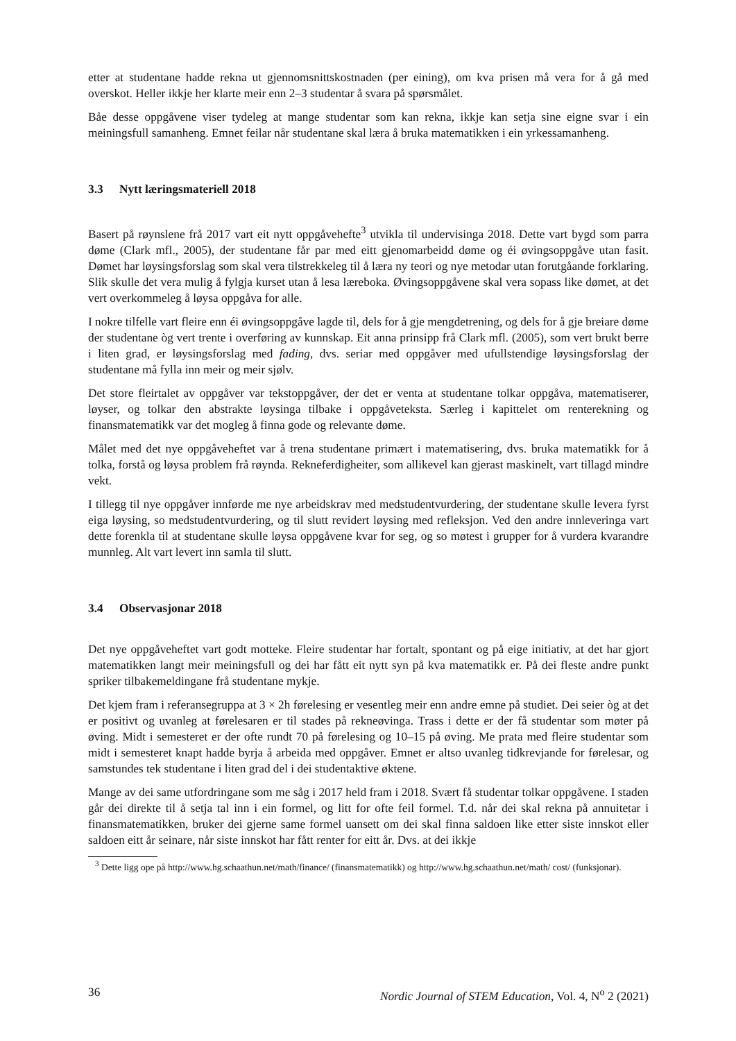etter at studentane hadde rekna ut gjennomsnittskostnaden (per eining), om kva prisen må vera for å gå med overskot. Heller ikkje her klarte meir enn 2–3 studentar å svara på spørsmålet.
Båe desse oppgåvene viser tydeleg at mange studentar som kan rekna, ikkje kan setja sine eigne svar i ein meiningsfull samanheng. Emnet feilar når studentane skal læra å bruka matematikken i ein yrkessamanheng.
3.3 Nytt læringsmateriell 2018
Basert på røynslene frå 2017 vart eit nytt oppgåvehefte<sup>3</sup> utvikla til undervisinga 2018. Dette vart bygd som parra døme (Clark mfl., 2005), der studentane får par med eitt gjenomarbeidd døme og éi øvingsoppgåve utan fasit. Dømet har løysingsforslag som skal vera tilstrekkeleg til å læra ny teori og nye metodar utan forutgåande forklaring. Slik skulle det vera mulig å fylgja kurset utan å lesa læreboka. Øvingsoppgåvene skal vera sopass like dømet, at det vert overkommeleg å løysa oppgåva for alle.
I nokre tilfelle vart fleire enn éi øvingsoppgåve lagde til, dels for å gje mengdetrening, og dels for å gje breiare døme der studentane òg vert trente i overføring av kunnskap. Eit anna prinsipp frå Clark mfl. (2005), som vert brukt berre i liten grad, er løysingsforslag med fading, dvs. seriar med oppgåver med ufullstendige løysingsforslag der studentane må fylla inn meir og meir sjølv.
Det store fleirtalet av oppgåver var tekstoppgåver, der det er venta at studentane tolkar oppgåva, matematiserer, løyser, og tolkar den abstrakte løysinga tilbake i oppgåveteksta. Særleg i kapittelet om renterekning og finansmatematikk var det mogleg å finna gode og relevante døme.
Målet med det nye oppgåveheftet var å trena studentane primært i matematisering, dvs. bruka matematikk for å tolka, forstå og løysa problem frå røynda. Rekneferdigheiter, som allikevel kan gjerast maskinelt, vart tillagd mindre vekt.
I tillegg til nye oppgåver innførde me nye arbeidskrav med medstudentvurdering, der studentane skulle levera fyrst eiga løysing, so medstudentvurdering, og til slutt revidert løysing med refleksjon. Ved den andre innleveringa vart dette forenkla til at studentane skulle løysa oppgåvene kvar for seg, og so møtest i grupper for å vurdera kvarandre munnleg. Alt vart levert inn samla til slutt.
3.4 Observasjonar 2018
Det nye oppgåveheftet vart godt motteke. Fleire studentar har fortalt, spontant og på eige initiativ, at det har gjort matematikken langt meir meiningsfull og dei har fått eit nytt syn på kva matematikk er. På dei fleste andre punkt spriker tilbakemeldingane frå studentane mykje.
Det kjem fram i referansegruppa at 3 × 2h førelesing er vesentleg meir enn andre emne på studiet. Dei seier òg at det er positivt og uvanleg at førelesaren er til stades på rekneøvinga. Trass i dette er der få studentar som møter på øving. Midt i semesteret er der ofte rundt 70 på førelesing og 10–15 på øving. Me prata med fleire studentar som midt i semesteret knapt hadde byrja å arbeida med oppgåver. Emnet er altso uvanleg tidkrevjande for førelesar, og samstundes tek studentane i liten grad del i dei studentaktive øktene.
Mange av dei same utfordringane som me såg i 2017 held fram i 2018. Svært få studentar tolkar oppgåvene. I staden går dei direkte til å setja tal inn i ein formel, og litt for ofte feil formel. T.d. når dei skal rekna på annuitetar i finansmatematikken, bruker dei gjerne same formel uansett om dei skal finna saldoen like etter siste innskot eller saldoen eitt år seinare, når siste innskot har fått renter for eitt år. Dvs. at dei ikkje
<sup>3</sup> Dette ligg ope på http://www.hg.schaathun.net/math/finance/ (finansmatematikk) og http://www.hg.schaathun.net/math/ cost/ (funksjonar).
36 Nordic Journal of STEM Education, Vol. 4, N<sup>o</sup> 2 (2021)